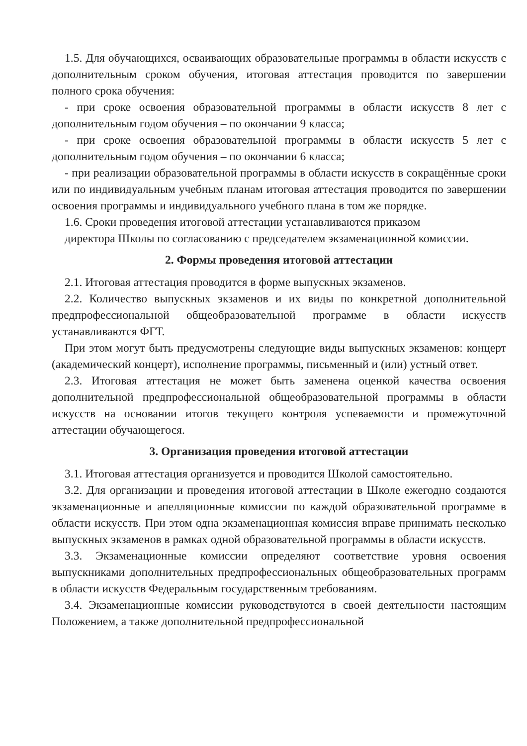1.5. Для обучающихся, осваивающих образовательные программы в области искусств с дополнительным сроком обучения, итоговая аттестация проводится по завершении полного срока обучения:
- при сроке освоения образовательной программы в области искусств 8 лет с дополнительным годом обучения – по окончании 9 класса;
- при сроке освоения образовательной программы в области искусств 5 лет с дополнительным годом обучения – по окончании 6 класса;
- при реализации образовательной программы в области искусств в сокращённые сроки или по индивидуальным учебным планам итоговая аттестация проводится по завершении освоения программы и индивидуального учебного плана в том же порядке.
1.6. Сроки проведения итоговой аттестации устанавливаются приказом
директора Школы по согласованию с председателем экзаменационной комиссии.
2. Формы проведения итоговой аттестации
2.1. Итоговая аттестация проводится в форме выпускных экзаменов.
2.2. Количество выпускных экзаменов и их виды по конкретной дополнительной предпрофессиональной общеобразовательной программе в области искусств устанавливаются ФГТ.
При этом могут быть предусмотрены следующие виды выпускных экзаменов: концерт (академический концерт), исполнение программы, письменный и (или) устный ответ.
2.3. Итоговая аттестация не может быть заменена оценкой качества освоения дополнительной предпрофессиональной общеобразовательной программы в области искусств на основании итогов текущего контроля успеваемости и промежуточной аттестации обучающегося.
3. Организация проведения итоговой аттестации
3.1. Итоговая аттестация организуется и проводится Школой самостоятельно.
3.2. Для организации и проведения итоговой аттестации в Школе ежегодно создаются экзаменационные и апелляционные комиссии по каждой образовательной программе в области искусств. При этом одна экзаменационная комиссия вправе принимать несколько выпускных экзаменов в рамках одной образовательной программы в области искусств.
3.3. Экзаменационные комиссии определяют соответствие уровня освоения выпускниками дополнительных предпрофессиональных общеобразовательных программ в области искусств Федеральным государственным требованиям.
3.4. Экзаменационные комиссии руководствуются в своей деятельности настоящим Положением, а также дополнительной предпрофессиональной